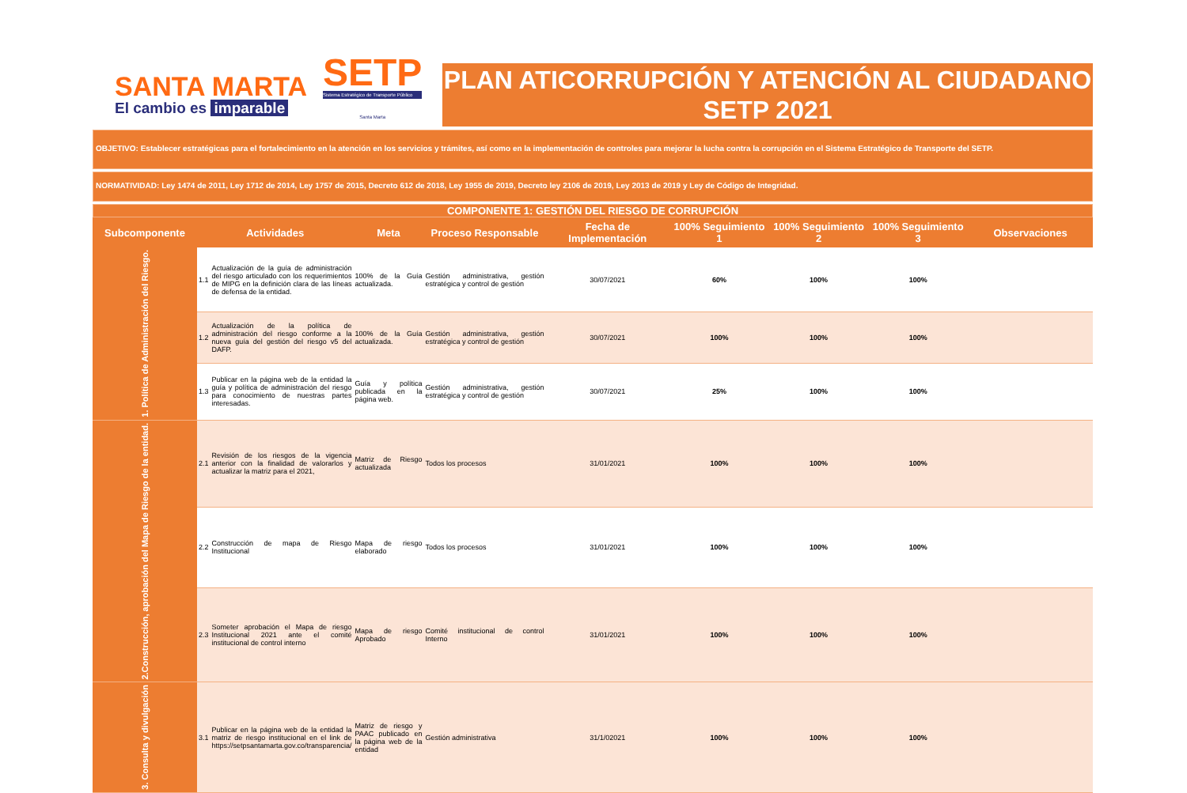SANTA MARTA
El cambio es imparable
SETP
Sistema Estratégico de Transporte Público
Santa Marta
PLAN ATICORRUPCIÓN Y ATENCIÓN AL CIUDADANO SETP 2021
OBJETIVO: Establecer estratégicas para el fortalecimiento en la atención en los servicios y trámites, así como en la implementación de controles para mejorar la lucha contra la corrupción en el Sistema Estratégico de Transporte del SETP.
NORMATIVIDAD: Ley 1474 de 2011, Ley 1712 de 2014, Ley 1757 de 2015, Decreto 612 de 2018, Ley 1955 de 2019, Decreto ley 2106 de 2019, Ley 2013 de 2019 y Ley de Código de Integridad.
COMPONENTE 1: GESTIÓN DEL RIESGO DE CORRUPCIÓN
| Subcomponente | Actividades | | Meta | Proceso Responsable | Fecha de Implementación | 100% Seguimiento 1 | 100% Seguimiento 2 | 100% Seguimiento 3 | Observaciones |
| --- | --- | --- | --- | --- | --- | --- | --- | --- | --- |
| 1. Política de Administración del Riesgo. | 1.1 | Actualización de la guía de administración del riesgo articulado con los requerimientos de MIPG en la definición clara de las líneas de defensa de la entidad. | 100% de la Guía actualizada. | Gestión administrativa, gestión estratégica y control de gestión | 30/07/2021 | 60% | 100% | 100% | |
| | 1.2 | Actualización de la política de administración del riesgo conforme a la nueva guía del gestión del riesgo v5 del DAFP. | 100% de la Guía actualizada. | Gestión administrativa, gestión estratégica y control de gestión | 30/07/2021 | 100% | 100% | 100% | |
| | 1.3 | Publicar en la página web de la entidad la guía y política de administración del riesgo para conocimiento de nuestras partes interesadas. | Guía y política publicada en la página web. | Gestión administrativa, gestión estratégica y control de gestión | 30/07/2021 | 25% | 100% | 100% | |
| 2.Construcción, aprobación del Mapa de Riesgo de la entidad. | 2.1 | Revisión de los riesgos de la vigencia anterior con la finalidad de valorarlos y actualizar la matriz para el 2021, | Matriz de Riesgo actualizada | Todos los procesos | 31/01/2021 | 100% | 100% | 100% | |
| | 2.2 | Construcción de mapa de Riesgo Institucional | Mapa de riesgo elaborado | Todos los procesos | 31/01/2021 | 100% | 100% | 100% | |
| | 2.3 | Someter aprobación el Mapa de riesgo Institucional 2021 ante el comité institucional de control interno | Mapa de riesgo Aprobado | Comité institucional de control Interno | 31/01/2021 | 100% | 100% | 100% | |
| 3. Consulta y divulgación | 3.1 | Publicar en la página web de la entidad la matriz de riesgo institucional en el link de https://setpsantamarta.gov.co/transparencia/ | Matriz de riesgo y PAAC publicado en la página web de la entidad | Gestión administrativa | 31/1/02021 | 100% | 100% | 100% | |